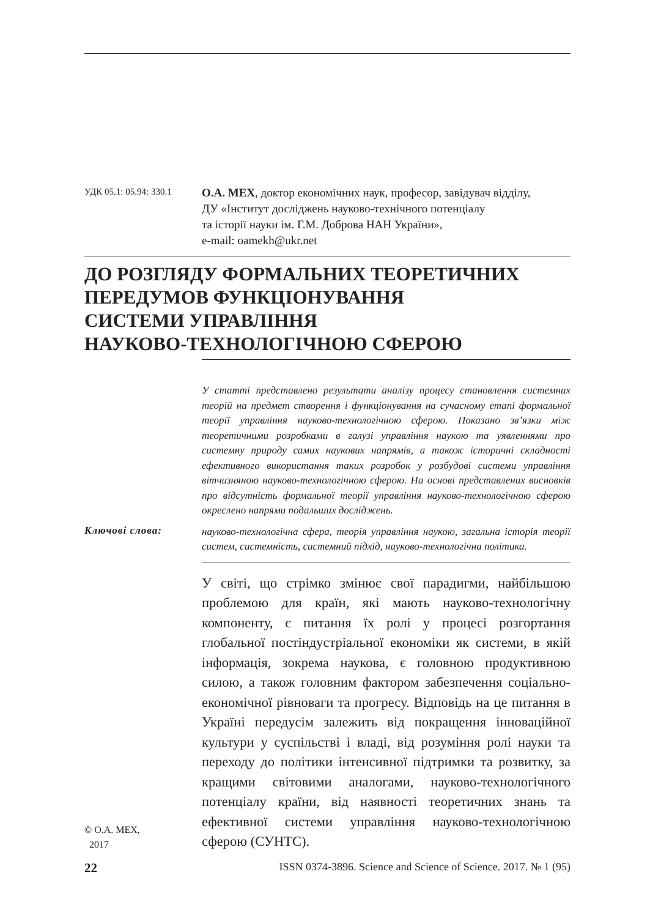УДК 05.1: 05.94: 330.1
О.А. МЕХ, доктор економічних наук, професор, завідувач відділу,
ДУ «Інститут досліджень науково-технічного потенціалу
та історії науки ім. Г.М. Доброва НАН України»,
e-mail: oamekh@ukr.net
ДО РОЗГЛЯДУ ФОРМАЛЬНИХ ТЕОРЕТИЧНИХ
ПЕРЕДУМОВ ФУНКЦІОНУВАННЯ
СИСТЕМИ УПРАВЛІННЯ
НАУКОВО-ТЕХНОЛОГІЧНОЮ СФЕРОЮ
У статті представлено результати аналізу процесу становлення системних теорій на предмет створення і функціонування на сучасному етапі формальної теорії управління науково-технологічною сферою. Показано зв’язки між теоретичними розробками в галузі управління наукою та уявленнями про системну природу самих наукових напрямів, а також історичні складності ефективного використання таких розробок у розбудові системи управління вітчизняною науково-технологічною сферою. На основі представлених висновків про відсутність формальної теорії управління науково-технологічною сферою окреслено напрями подальших досліджень.
Ключові слова:
науково-технологічна сфера, теорія управління наукою, загальна історія теорії систем, системність, системний підхід, науково-технологічна політика.
© О.А. МЕХ,
2017
У світі, що стрімко змінює свої парадигми, найбільшою проблемою для країн, які мають науково-технологічну компоненту, є питання їх ролі у процесі розгортання глобальної постіндустріальної економіки як системи, в якій інформація, зокрема наукова, є головною продуктивною силою, а також головним фактором забезпечення соціально-економічної рівноваги та прогресу. Відповідь на це питання в Україні передусім залежить від покращення інноваційної культури у суспільстві і владі, від розуміння ролі науки та переходу до політики інтенсивної підтримки та розвитку, за кращими світовими аналогами, науково-технологічного потенціалу країни, від наявності теоретичних знань та ефективної системи управління науково-технологічною сферою (СУНТС).
22 ISSN 0374-3896. Science and Science of Science. 2017. № 1 (95)